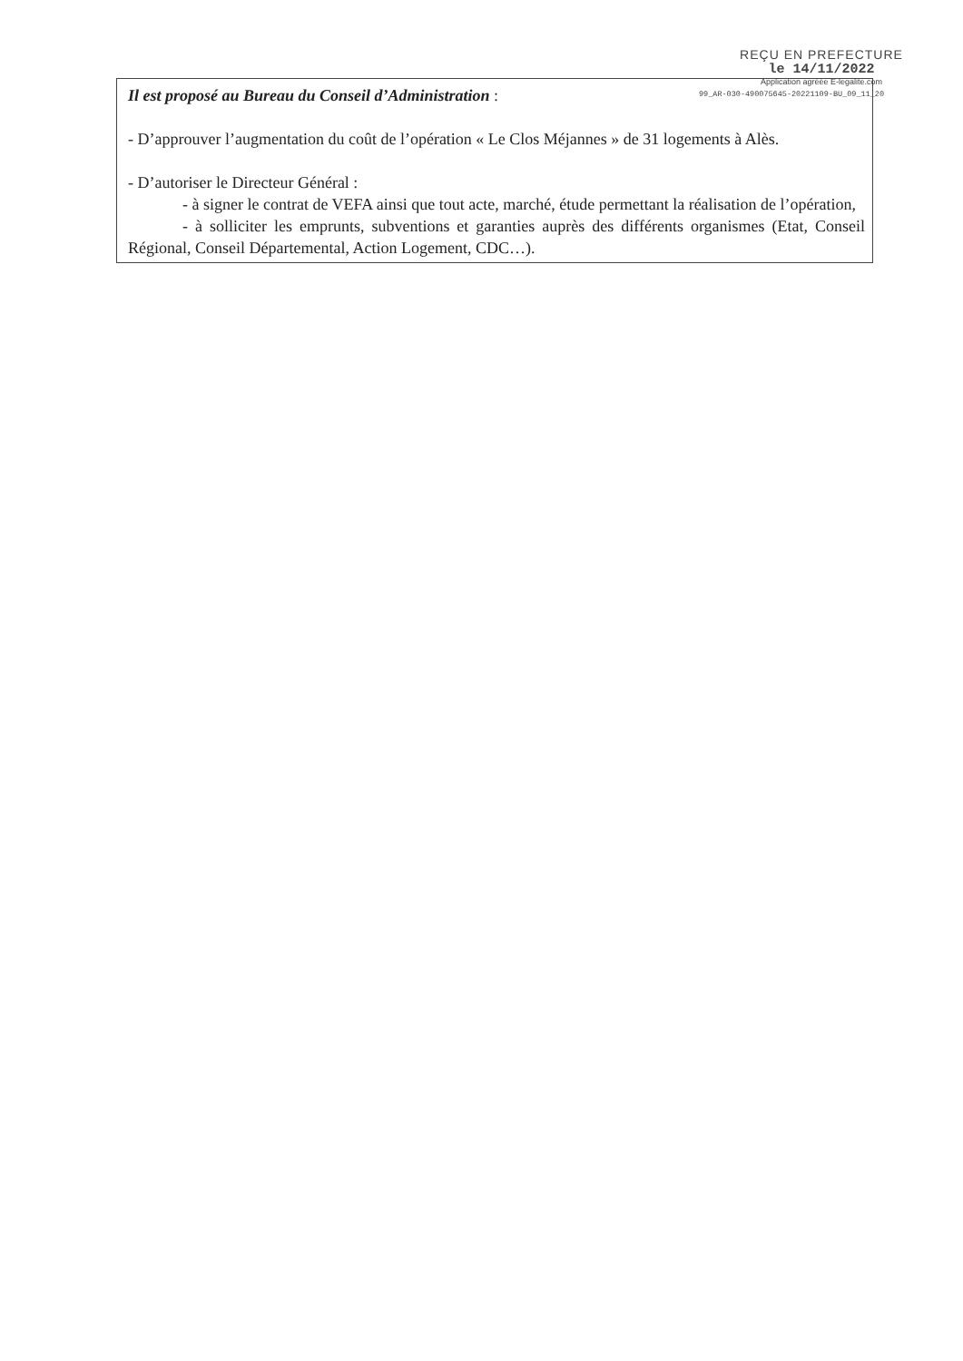Il est proposé au Bureau du Conseil d’Administration :
- D’approuver l’augmentation du coût de l’opération « Le Clos Méjannes » de 31 logements à Alès.
- D’autoriser le Directeur Général :
- à signer le contrat de VEFA ainsi que tout acte, marché, étude permettant la réalisation de l’opération,
- à solliciter les emprunts, subventions et garanties auprès des différents organismes (Etat, Conseil Régional, Conseil Départemental, Action Logement, CDC…).
REÇU EN PREFECTURE
le 14/11/2022
Application agréée E-legalite.com
99_AR-030-490075645-20221109-BU_09_11_20